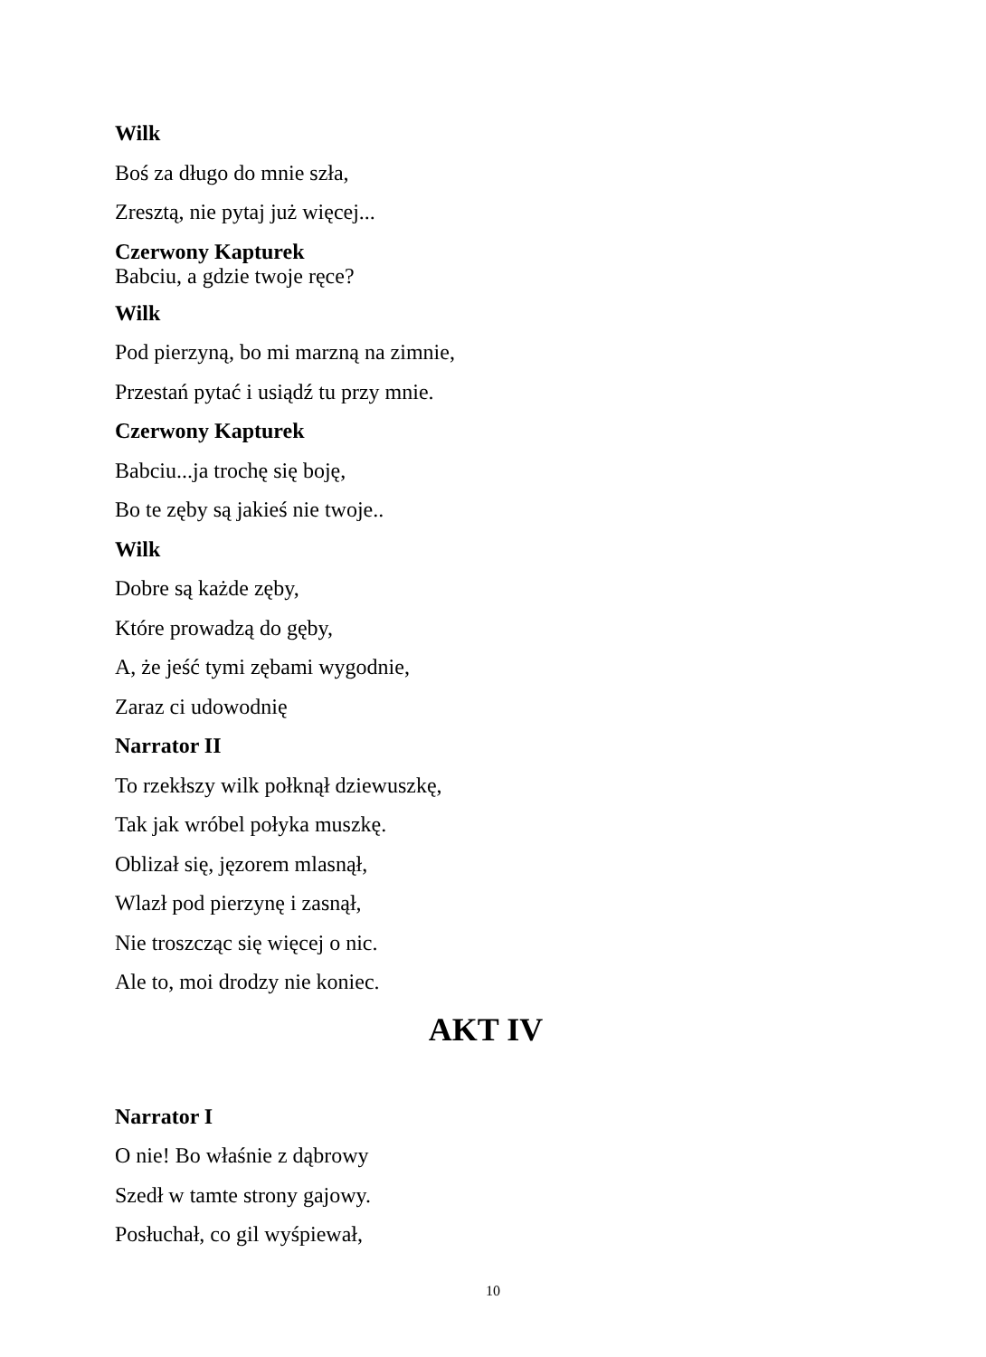Wilk
Boś za długo do mnie szła,
Zresztą, nie pytaj już więcej...
Czerwony Kapturek
Babciu, a gdzie twoje ręce?
Wilk
Pod pierzyną, bo mi marzną na zimnie,
Przestań pytać i usiądź tu przy mnie.
Czerwony Kapturek
Babciu...ja trochę się boję,
Bo te zęby są jakieś nie twoje..
Wilk
Dobre są każde zęby,
Które prowadzą do gęby,
A, że jeść tymi zębami wygodnie,
Zaraz ci udowodnię
Narrator II
To rzekłszy wilk połknął dziewuszkę,
Tak jak wróbel połyka muszkę.
Oblizał się, jęzorem mlasnął,
Wlazł pod pierzynę i zasnął,
Nie troszcząc się więcej o nic.
Ale to, moi drodzy nie koniec.
AKT IV
Narrator I
O nie! Bo właśnie z dąbrowy
Szedł w tamte strony gajowy.
Posłuchał, co gil wyśpiewał,
10